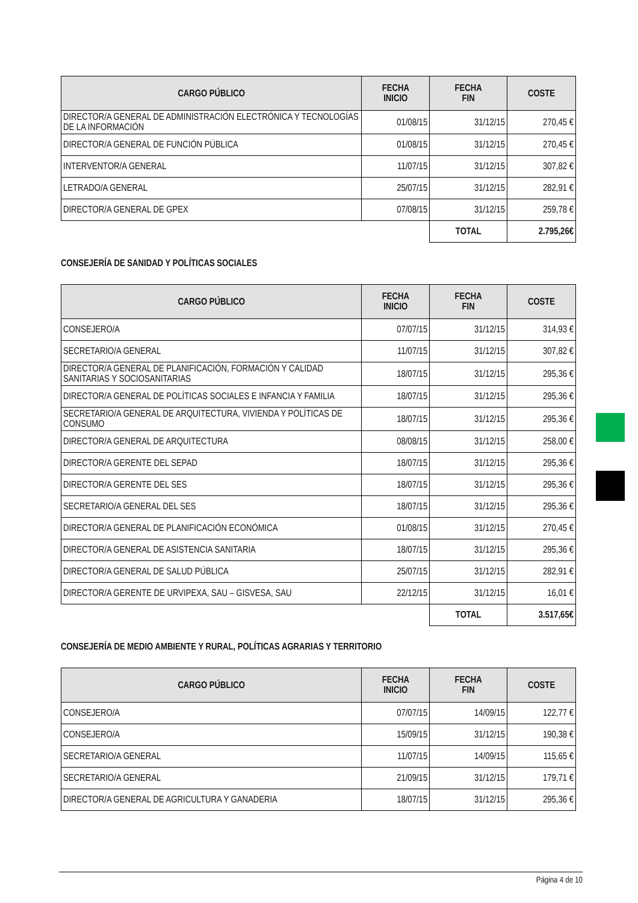| CARGO PÚBLICO | FECHA INICIO | FECHA FIN | COSTE |
| --- | --- | --- | --- |
| DIRECTOR/A GENERAL DE ADMINISTRACIÓN ELECTRÓNICA Y TECNOLOGÍAS DE LA INFORMACIÓN | 01/08/15 | 31/12/15 | 270,45 € |
| DIRECTOR/A GENERAL DE FUNCIÓN PÚBLICA | 01/08/15 | 31/12/15 | 270,45 € |
| INTERVENTOR/A GENERAL | 11/07/15 | 31/12/15 | 307,82 € |
| LETRADO/A GENERAL | 25/07/15 | 31/12/15 | 282,91 € |
| DIRECTOR/A GENERAL DE GPEX | 07/08/15 | 31/12/15 | 259,78 € |
| | | TOTAL | 2.795,26€ |
CONSEJERÍA DE SANIDAD Y POLÍTICAS SOCIALES
| CARGO PÚBLICO | FECHA INICIO | FECHA FIN | COSTE |
| --- | --- | --- | --- |
| CONSEJERO/A | 07/07/15 | 31/12/15 | 314,93 € |
| SECRETARIO/A GENERAL | 11/07/15 | 31/12/15 | 307,82 € |
| DIRECTOR/A GENERAL DE PLANIFICACIÓN, FORMACIÓN Y CALIDAD SANITARIAS Y SOCIOSANITARIAS | 18/07/15 | 31/12/15 | 295,36 € |
| DIRECTOR/A GENERAL DE POLÍTICAS SOCIALES E INFANCIA Y FAMILIA | 18/07/15 | 31/12/15 | 295,36 € |
| SECRETARIO/A GENERAL DE ARQUITECTURA, VIVIENDA Y POLÍTICAS DE CONSUMO | 18/07/15 | 31/12/15 | 295,36 € |
| DIRECTOR/A GENERAL DE ARQUITECTURA | 08/08/15 | 31/12/15 | 258,00 € |
| DIRECTOR/A GERENTE DEL SEPAD | 18/07/15 | 31/12/15 | 295,36 € |
| DIRECTOR/A GERENTE DEL SES | 18/07/15 | 31/12/15 | 295,36 € |
| SECRETARIO/A GENERAL DEL SES | 18/07/15 | 31/12/15 | 295,36 € |
| DIRECTOR/A GENERAL DE PLANIFICACIÓN ECONÓMICA | 01/08/15 | 31/12/15 | 270,45 € |
| DIRECTOR/A GENERAL DE ASISTENCIA SANITARIA | 18/07/15 | 31/12/15 | 295,36 € |
| DIRECTOR/A GENERAL DE SALUD PÚBLICA | 25/07/15 | 31/12/15 | 282,91 € |
| DIRECTOR/A GERENTE DE URVIPEXA, SAU – GISVESA, SAU | 22/12/15 | 31/12/15 | 16,01 € |
| | | TOTAL | 3.517,65€ |
CONSEJERÍA DE MEDIO AMBIENTE Y RURAL, POLÍTICAS AGRARIAS Y TERRITORIO
| CARGO PÚBLICO | FECHA INICIO | FECHA FIN | COSTE |
| --- | --- | --- | --- |
| CONSEJERO/A | 07/07/15 | 14/09/15 | 122,77 € |
| CONSEJERO/A | 15/09/15 | 31/12/15 | 190,38 € |
| SECRETARIO/A GENERAL | 11/07/15 | 14/09/15 | 115,65 € |
| SECRETARIO/A GENERAL | 21/09/15 | 31/12/15 | 179,71 € |
| DIRECTOR/A GENERAL DE AGRICULTURA Y GANADERIA | 18/07/15 | 31/12/15 | 295,36 € |
Página 4 de 10